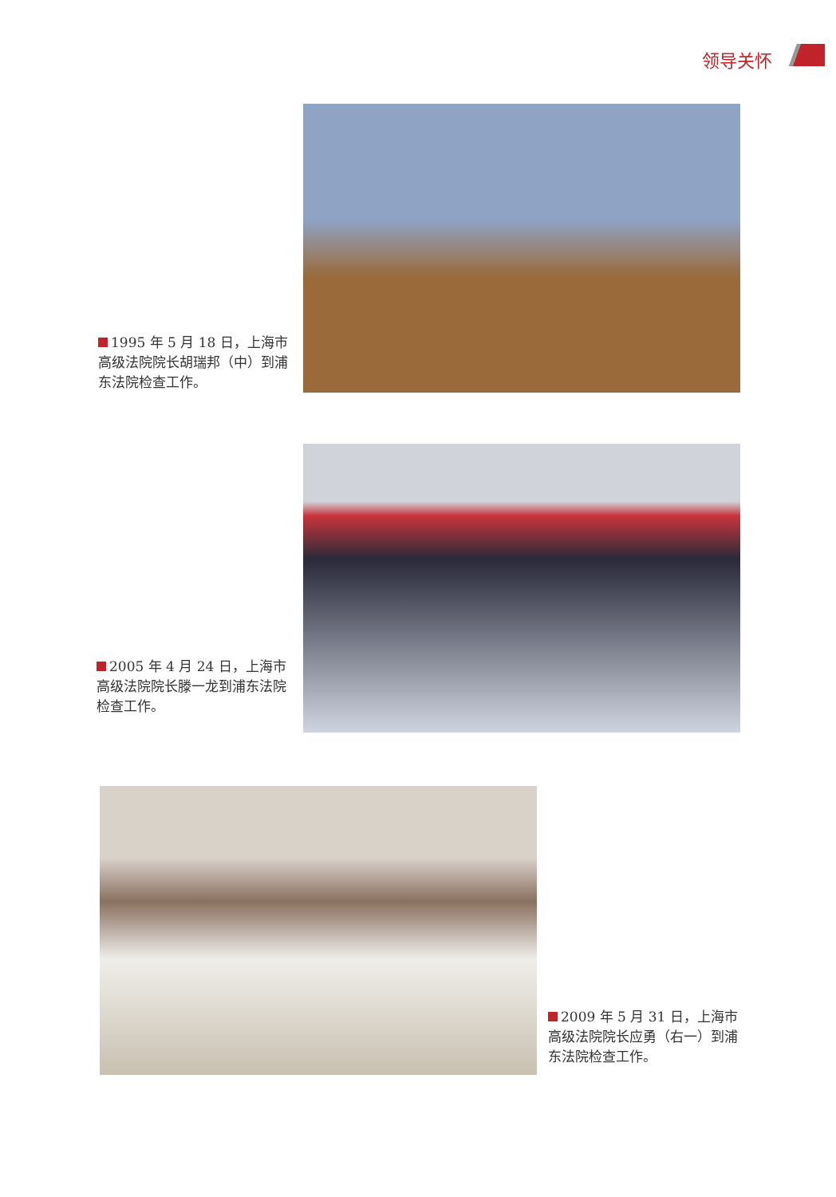领导关怀
1995 年 5 月 18 日，上海市高级法院院长胡瑞邦（中）到浦东法院检查工作。
2005 年 4 月 24 日，上海市高级法院院长滕一龙到浦东法院检查工作。
2009 年 5 月 31 日，上海市高级法院院长应勇（右一）到浦东法院检查工作。